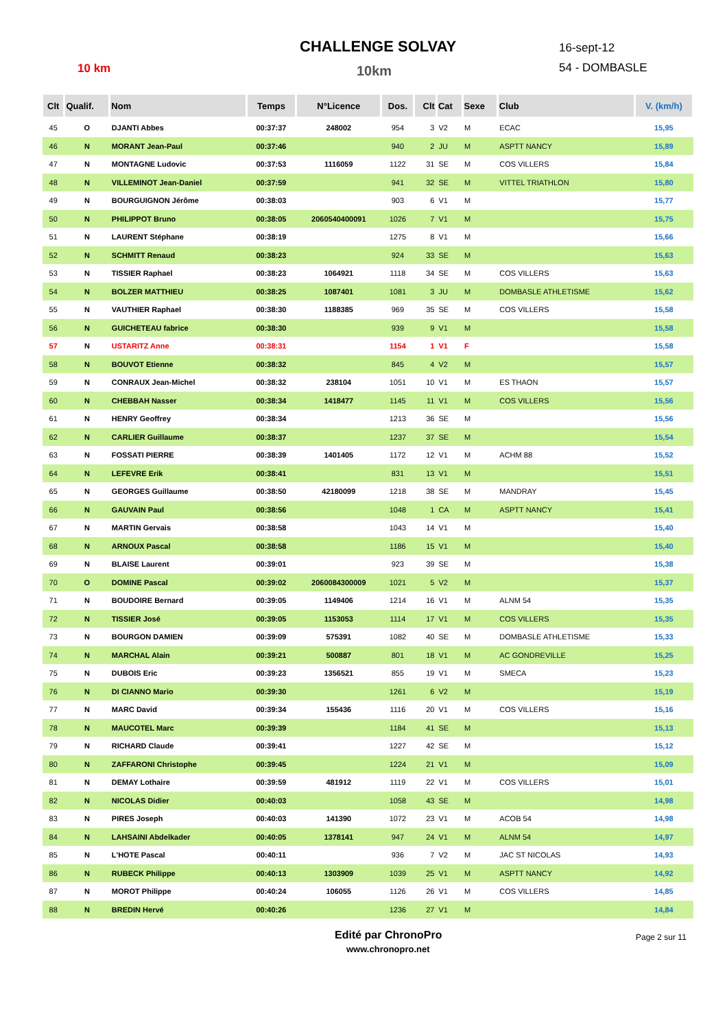10 km
CHALLENGE SOLVAY
10km
16-sept-12
54 - DOMBASLE
| Clt | Qualif. | Nom | Temps | N°Licence | Dos. | Clt | Cat | Sexe | Club | V. (km/h) |
| --- | --- | --- | --- | --- | --- | --- | --- | --- | --- | --- |
| 45 | O | DJANTI Abbes | 00:37:37 | 248002 | 954 | 3 | V2 | M | ECAC | 15,95 |
| 46 | N | MORANT Jean-Paul | 00:37:46 | | 940 | 2 | JU | M | ASPTT NANCY | 15,89 |
| 47 | N | MONTAGNE Ludovic | 00:37:53 | 1116059 | 1122 | 31 | SE | M | COS VILLERS | 15,84 |
| 48 | N | VILLEMINOT Jean-Daniel | 00:37:59 | | 941 | 32 | SE | M | VITTEL TRIATHLON | 15,80 |
| 49 | N | BOURGUIGNON Jérôme | 00:38:03 | | 903 | 6 | V1 | M | | 15,77 |
| 50 | N | PHILIPPOT Bruno | 00:38:05 | 2060540400091 | 1026 | 7 | V1 | M | | 15,75 |
| 51 | N | LAURENT Stéphane | 00:38:19 | | 1275 | 8 | V1 | M | | 15,66 |
| 52 | N | SCHMITT Renaud | 00:38:23 | | 924 | 33 | SE | M | | 15,63 |
| 53 | N | TISSIER Raphael | 00:38:23 | 1064921 | 1118 | 34 | SE | M | COS VILLERS | 15,63 |
| 54 | N | BOLZER MATTHIEU | 00:38:25 | 1087401 | 1081 | 3 | JU | M | DOMBASLE ATHLETISME | 15,62 |
| 55 | N | VAUTHIER Raphael | 00:38:30 | 1188385 | 969 | 35 | SE | M | COS VILLERS | 15,58 |
| 56 | N | GUICHETEAU fabrice | 00:38:30 | | 939 | 9 | V1 | M | | 15,58 |
| 57 | N | USTARITZ Anne | 00:38:31 | | 1154 | 1 | V1 | F | | 15,58 |
| 58 | N | BOUVOT Etienne | 00:38:32 | | 845 | 4 | V2 | M | | 15,57 |
| 59 | N | CONRAUX Jean-Michel | 00:38:32 | 238104 | 1051 | 10 | V1 | M | ES THAON | 15,57 |
| 60 | N | CHEBBAH Nasser | 00:38:34 | 1418477 | 1145 | 11 | V1 | M | COS VILLERS | 15,56 |
| 61 | N | HENRY Geoffrey | 00:38:34 | | 1213 | 36 | SE | M | | 15,56 |
| 62 | N | CARLIER Guillaume | 00:38:37 | | 1237 | 37 | SE | M | | 15,54 |
| 63 | N | FOSSATI PIERRE | 00:38:39 | 1401405 | 1172 | 12 | V1 | M | ACHM 88 | 15,52 |
| 64 | N | LEFEVRE Erik | 00:38:41 | | 831 | 13 | V1 | M | | 15,51 |
| 65 | N | GEORGES Guillaume | 00:38:50 | 42180099 | 1218 | 38 | SE | M | MANDRAY | 15,45 |
| 66 | N | GAUVAIN Paul | 00:38:56 | | 1048 | 1 | CA | M | ASPTT NANCY | 15,41 |
| 67 | N | MARTIN Gervais | 00:38:58 | | 1043 | 14 | V1 | M | | 15,40 |
| 68 | N | ARNOUX Pascal | 00:38:58 | | 1186 | 15 | V1 | M | | 15,40 |
| 69 | N | BLAISE Laurent | 00:39:01 | | 923 | 39 | SE | M | | 15,38 |
| 70 | O | DOMINE Pascal | 00:39:02 | 2060084300009 | 1021 | 5 | V2 | M | | 15,37 |
| 71 | N | BOUDOIRE Bernard | 00:39:05 | 1149406 | 1214 | 16 | V1 | M | ALNM 54 | 15,35 |
| 72 | N | TISSIER José | 00:39:05 | 1153053 | 1114 | 17 | V1 | M | COS VILLERS | 15,35 |
| 73 | N | BOURGON DAMIEN | 00:39:09 | 575391 | 1082 | 40 | SE | M | DOMBASLE ATHLETISME | 15,33 |
| 74 | N | MARCHAL Alain | 00:39:21 | 500887 | 801 | 18 | V1 | M | AC GONDREVILLE | 15,25 |
| 75 | N | DUBOIS Eric | 00:39:23 | 1356521 | 855 | 19 | V1 | M | SMECA | 15,23 |
| 76 | N | DI CIANNO Mario | 00:39:30 | | 1261 | 6 | V2 | M | | 15,19 |
| 77 | N | MARC David | 00:39:34 | 155436 | 1116 | 20 | V1 | M | COS VILLERS | 15,16 |
| 78 | N | MAUCOTEL Marc | 00:39:39 | | 1184 | 41 | SE | M | | 15,13 |
| 79 | N | RICHARD Claude | 00:39:41 | | 1227 | 42 | SE | M | | 15,12 |
| 80 | N | ZAFFARONI Christophe | 00:39:45 | | 1224 | 21 | V1 | M | | 15,09 |
| 81 | N | DEMAY Lothaire | 00:39:59 | 481912 | 1119 | 22 | V1 | M | COS VILLERS | 15,01 |
| 82 | N | NICOLAS Didier | 00:40:03 | | 1058 | 43 | SE | M | | 14,98 |
| 83 | N | PIRES Joseph | 00:40:03 | 141390 | 1072 | 23 | V1 | M | ACOB 54 | 14,98 |
| 84 | N | LAHSAINI Abdelkader | 00:40:05 | 1378141 | 947 | 24 | V1 | M | ALNM 54 | 14,97 |
| 85 | N | L'HOTE Pascal | 00:40:11 | | 936 | 7 | V2 | M | JAC ST NICOLAS | 14,93 |
| 86 | N | RUBECK Philippe | 00:40:13 | 1303909 | 1039 | 25 | V1 | M | ASPTT NANCY | 14,92 |
| 87 | N | MOROT Philippe | 00:40:24 | 106055 | 1126 | 26 | V1 | M | COS VILLERS | 14,85 |
| 88 | N | BREDIN Hervé | 00:40:26 | | 1236 | 27 | V1 | M | | 14,84 |
Edité par ChronoPro
www.chronopro.net
Page 2 sur 11